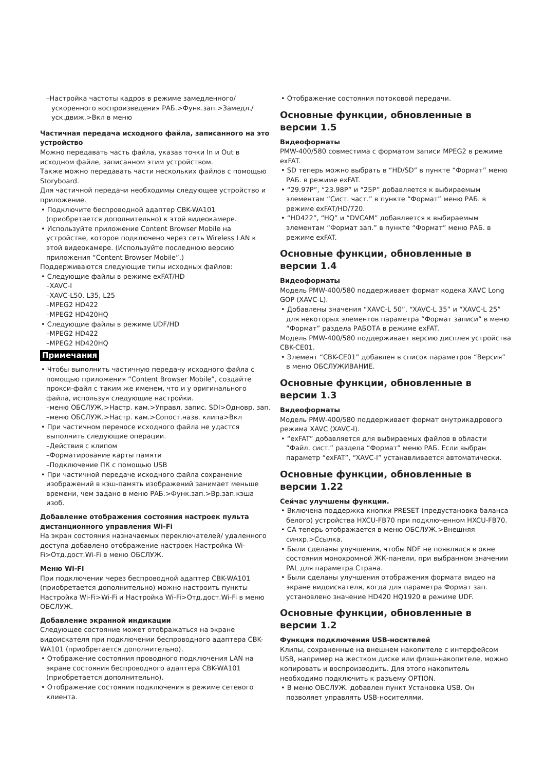–Настройка частоты кадров в режиме замедленного/ ускоренного воспроизведения РАБ.>Функ.зап.>Замедл./уск.движ.>Вкл в меню
Частичная передача исходного файла, записанного на это устройство
Можно передавать часть файла, указав точки In и Out в исходном файле, записанном этим устройством.
Также можно передавать части нескольких файлов с помощью Storyboard.
Для частичной передачи необходимы следующее устройство и приложение.
• Подключите беспроводной адаптер CBK-WA101 (приобретается дополнительно) к этой видеокамере.
• Используйте приложение Content Browser Mobile на устройстве, которое подключено через сеть Wireless LAN к этой видеокамере. (Используйте последнюю версию приложения “Content Browser Mobile”.)
Поддерживаются следующие типы исходных файлов:
• Следующие файлы в режиме exFAT/HD
–XAVC-I
–XAVC-L50, L35, L25
–MPEG2 HD422
–MPEG2 HD420HQ
• Следующие файлы в режиме UDF/HD
–MPEG2 HD422
–MPEG2 HD420HQ
Примечания
• Чтобы выполнить частичную передачу исходного файла с помощью приложения “Content Browser Mobile”, создайте прокси-файл с таким же именем, что и у оригинального файла, используя следующие настройки.
–меню ОБСЛУЖ.>Настр. кам.>Управл. запис. SDI>Одновр. зап.
–меню ОБСЛУЖ.>Настр. кам.>Сопост.назв. клипа>Вкл
• При частичном переносе исходного файла не удастся выполнить следующие операции.
–Действия с клипом
–Форматирование карты памяти
–Подключение ПК с помощью USB
• При частичной передаче исходного файла сохранение изображений в кэш-память изображений занимает меньше времени, чем задано в меню РАБ.>Функ.зап.>Вр.зап.кэша изоб.
Добавление отображения состояния настроек пульта дистанционного управления Wi-Fi
На экран состояния назначаемых переключателей/ удаленного доступа добавлено отображение настроек Настройка Wi-Fi>Отд.дост.Wi-Fi в меню ОБСЛУЖ.
Меню Wi-Fi
При подключении через беспроводной адаптер CBK-WA101 (приобретается дополнительно) можно настроить пункты Настройка Wi-Fi>Wi-Fi и Настройка Wi-Fi>Отд.дост.Wi-Fi в меню ОБСЛУЖ.
Добавление экранной индикации
Следующее состояние может отображаться на экране видоискателя при подключении беспроводного адаптера CBK-WA101 (приобретается дополнительно).
• Отображение состояния проводного подключения LAN на экране состояния беспроводного адаптера CBK-WA101 (приобретается дополнительно).
• Отображение состояния подключения в режиме сетевого клиента.
• Отображение состояния потоковой передачи.
Основные функции, обновленные в версии 1.5
Видеоформаты
PMW-400/580 совместима с форматом записи MPEG2 в режиме exFAT.
• SD теперь можно выбрать в “HD/SD” в пункте “Формат” меню РАБ. в режиме exFAT.
• “29.97P”, “23.98P” и “25P” добавляется к выбираемым элементам “Сист. част.” в пункте “Формат” меню РАБ. в режиме exFAT/HD/720.
• “HD422”, “HQ” и “DVCAM” добавляется к выбираемым элементам “Формат зап.” в пункте “Формат” меню РАБ. в режиме exFAT.
Основные функции, обновленные в версии 1.4
Видеоформаты
Модель PMW-400/580 поддерживает формат кодека XAVC Long GOP (XAVC-L).
• Добавлены значения “XAVC-L 50”, “XAVC-L 35” и “XAVC-L 25” для некоторых элементов параметра “Формат записи” в меню “Формат” раздела РАБОТА в режиме exFAT.
Модель PMW-400/580 поддерживает версию дисплея устройства CBK-CE01.
• Элемент “CBK-CE01” добавлен в список параметров “Версия” в меню ОБСЛУЖИВАНИЕ.
Основные функции, обновленные в версии 1.3
Видеоформаты
Модель PMW-400/580 поддерживает формат внутрикадрового режима XAVC (XAVC-I).
• “exFAT” добавляется для выбираемых файлов в области “Файл. сист.” раздела “Формат” меню РАБ. Если выбран параметр “exFAT”, “XAVC-I” устанавливается автоматически.
Основные функции, обновленные в версии 1.22
Сейчас улучшены функции.
• Включена поддержка кнопки PRESET (предустановка баланса белого) устройства HXCU-FB70 при подключенном HXCU-FB70.
• CA теперь отображается в меню ОБСЛУЖ.>Внешняя синхр.>Ссылка.
• Были сделаны улучшения, чтобы NDF не появлялся в окне состояния монохромной ЖК-панели, при выбранном значении PAL для параметра Страна.
• Были сделаны улучшения отображения формата видео на экране видоискателя, когда для параметра Формат зап. установлено значение HD420 HQ1920 в режиме UDF.
Основные функции, обновленные в версии 1.2
Функция подключения USB-носителей
Клипы, сохраненные на внешнем накопителе с интерфейсом USB, например на жестком диске или флэш-накопителе, можно копировать и воспроизводить. Для этого накопитель необходимо подключить к разъему OPTION.
• В меню ОБСЛУЖ. добавлен пункт Установка USB. Он позволяет управлять USB-носителями.